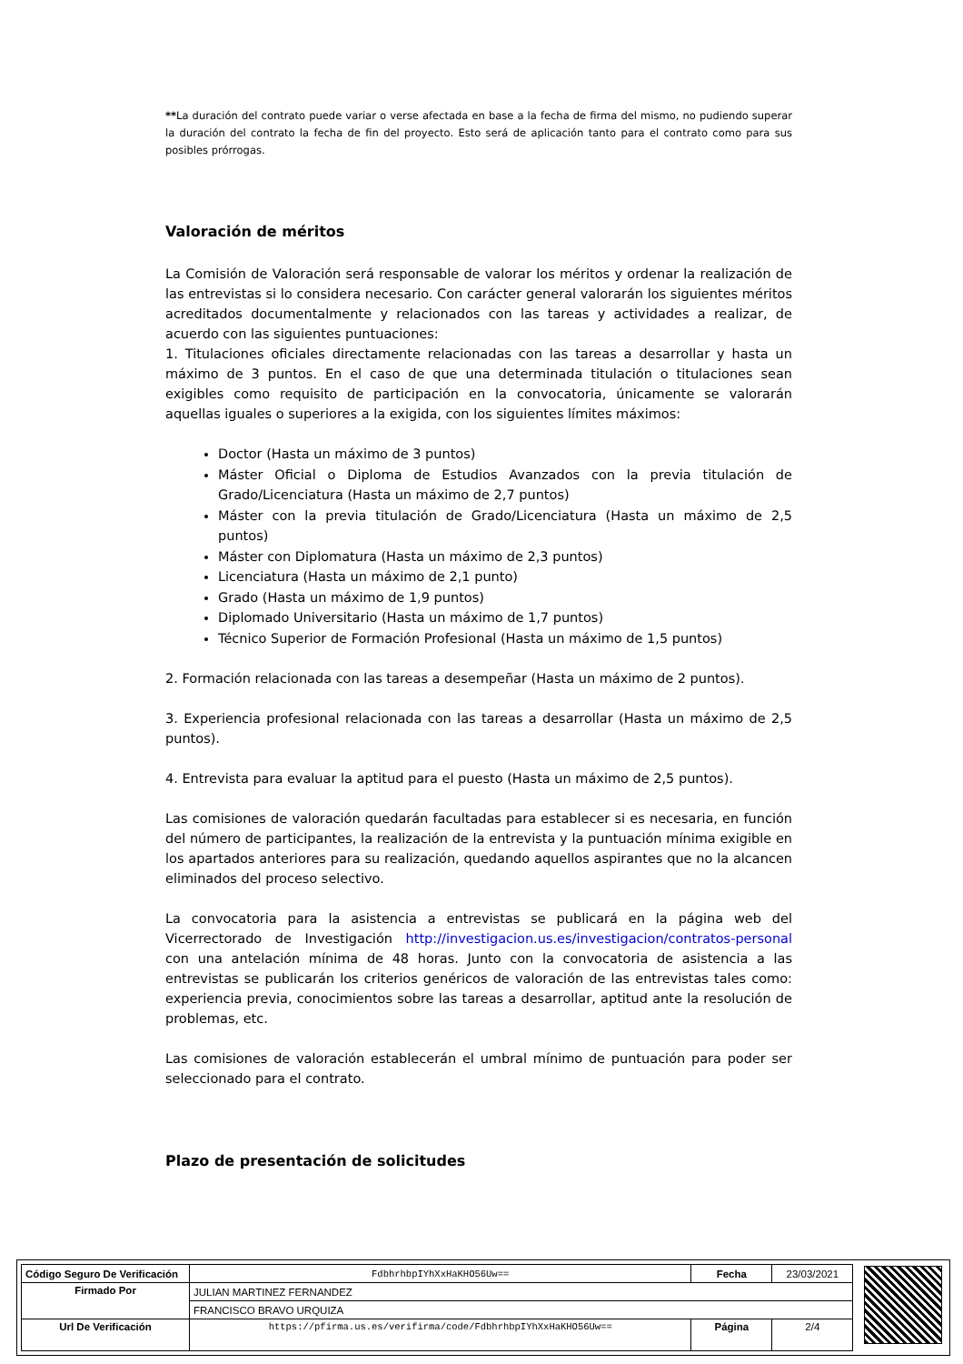**La duración del contrato puede variar o verse afectada en base a la fecha de firma del mismo, no pudiendo superar la duración del contrato la fecha de fin del proyecto. Esto será de aplicación tanto para el contrato como para sus posibles prórrogas.
Valoración de méritos
La Comisión de Valoración será responsable de valorar los méritos y ordenar la realización de las entrevistas si lo considera necesario. Con carácter general valorarán los siguientes méritos acreditados documentalmente y relacionados con las tareas y actividades a realizar, de acuerdo con las siguientes puntuaciones:
1. Titulaciones oficiales directamente relacionadas con las tareas a desarrollar y hasta un máximo de 3 puntos. En el caso de que una determinada titulación o titulaciones sean exigibles como requisito de participación en la convocatoria, únicamente se valorarán aquellas iguales o superiores a la exigida, con los siguientes límites máximos:
Doctor (Hasta un máximo de 3 puntos)
Máster Oficial o Diploma de Estudios Avanzados con la previa titulación de Grado/Licenciatura (Hasta un máximo de 2,7 puntos)
Máster con la previa titulación de Grado/Licenciatura (Hasta un máximo de 2,5 puntos)
Máster con Diplomatura (Hasta un máximo de 2,3 puntos)
Licenciatura (Hasta un máximo de 2,1 punto)
Grado (Hasta un máximo de 1,9 puntos)
Diplomado Universitario (Hasta un máximo de 1,7 puntos)
Técnico Superior de Formación Profesional (Hasta un máximo de 1,5 puntos)
2. Formación relacionada con las tareas a desempeñar (Hasta un máximo de 2 puntos).
3. Experiencia profesional relacionada con las tareas a desarrollar (Hasta un máximo de 2,5 puntos).
4. Entrevista para evaluar la aptitud para el puesto (Hasta un máximo de 2,5 puntos).
Las comisiones de valoración quedarán facultadas para establecer si es necesaria, en función del número de participantes, la realización de la entrevista y la puntuación mínima exigible en los apartados anteriores para su realización, quedando aquellos aspirantes que no la alcancen eliminados del proceso selectivo.
La convocatoria para la asistencia a entrevistas se publicará en la página web del Vicerrectorado de Investigación http://investigacion.us.es/investigacion/contratos-personal con una antelación mínima de 48 horas. Junto con la convocatoria de asistencia a las entrevistas se publicarán los criterios genéricos de valoración de las entrevistas tales como: experiencia previa, conocimientos sobre las tareas a desarrollar, aptitud ante la resolución de problemas, etc.
Las comisiones de valoración establecerán el umbral mínimo de puntuación para poder ser seleccionado para el contrato.
Plazo de presentación de solicitudes
| Código Seguro De Verificación | FdbhrhbpIYhXxHaKHO56Uw== | Fecha | 23/03/2021 |
| Firmado Por | JULIAN MARTINEZ FERNANDEZ | | |
| | FRANCISCO BRAVO URQUIZA | | |
| Url De Verificación | https://pfirma.us.es/verifirma/code/FdbhrhbpIYhXxHaKHO56Uw== | Página | 2/4 |